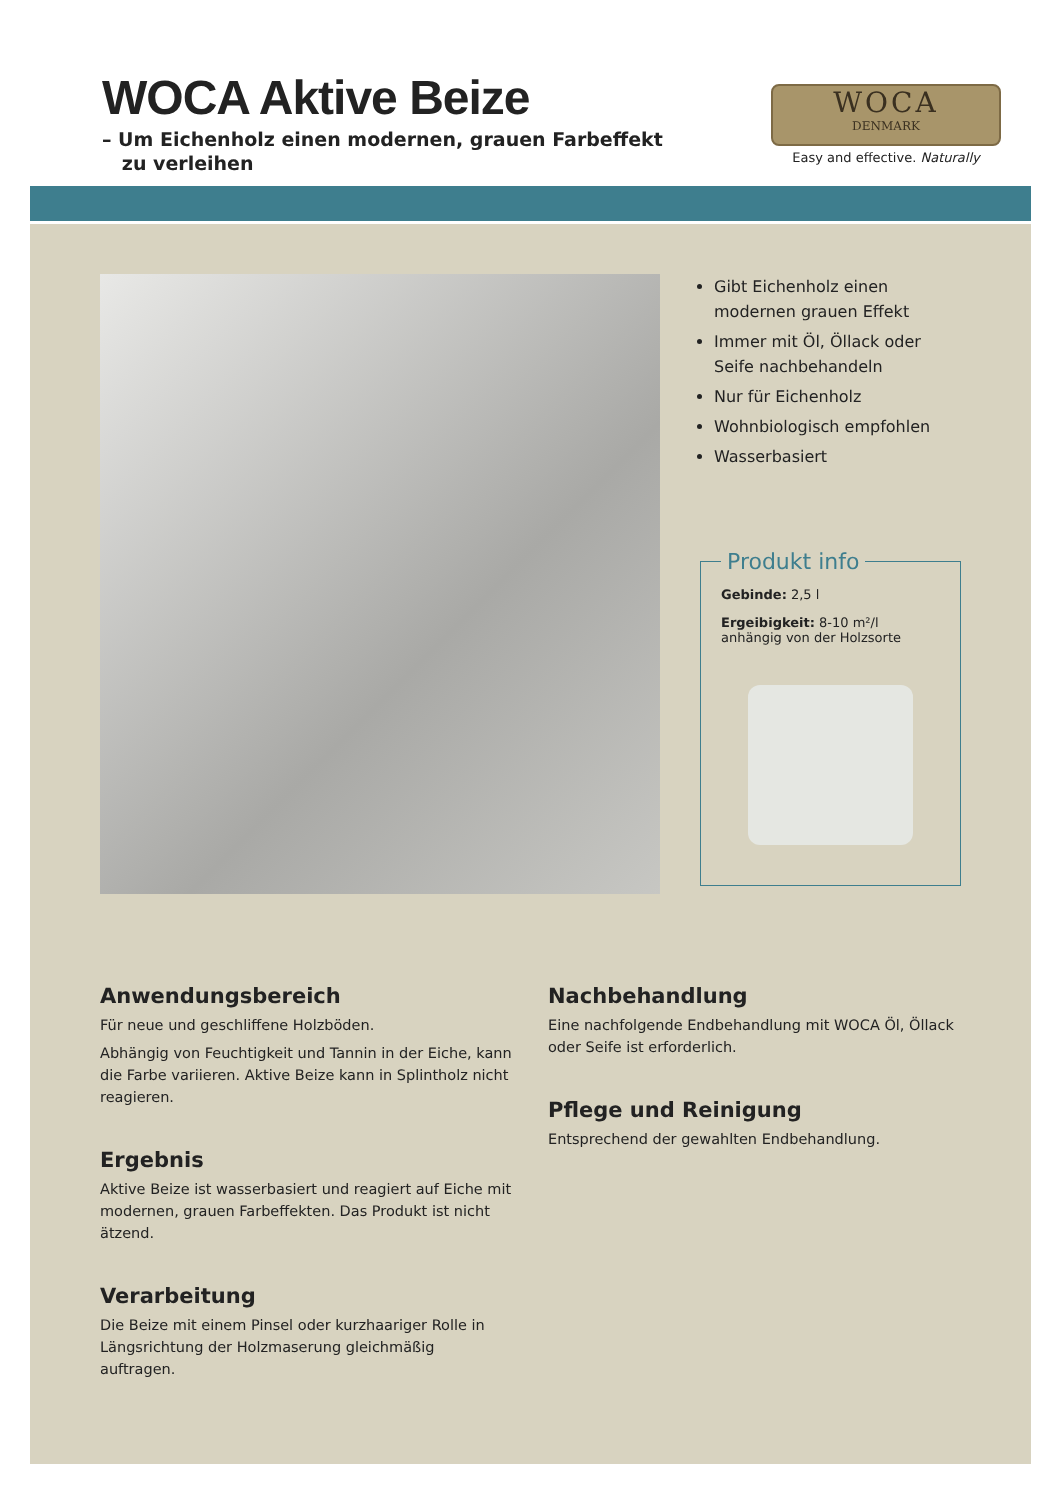WOCA Aktive Beize
– Um Eichenholz einen modernen, grauen Farbeffekt
zu verleihen
WOCA
DENMARK
Easy and effective. Naturally
Gibt Eichenholz einen modernen grauen Effekt
Immer mit Öl, Öllack oder Seife nachbehandeln
Nur für Eichenholz
Wohnbiologisch empfohlen
Wasserbasiert
Produkt info
Gebinde: 2,5 l
Ergeibigkeit: 8-10 m²/l
anhängig von der Holzsorte
Anwendungsbereich
Für neue und geschliffene Holzböden.
Abhängig von Feuchtigkeit und Tannin in der Eiche, kann die Farbe variieren. Aktive Beize kann in Splintholz nicht reagieren.
Ergebnis
Aktive Beize ist wasserbasiert und reagiert auf Eiche mit modernen, grauen Farbeffekten. Das Produkt ist nicht ätzend.
Verarbeitung
Die Beize mit einem Pinsel oder kurzhaariger Rolle in Längsrichtung der Holzmaserung gleichmäßig auftragen.
Nachbehandlung
Eine nachfolgende Endbehandlung mit WOCA Öl, Öllack oder Seife ist erforderlich.
Pflege und Reinigung
Entsprechend der gewahlten Endbehandlung.